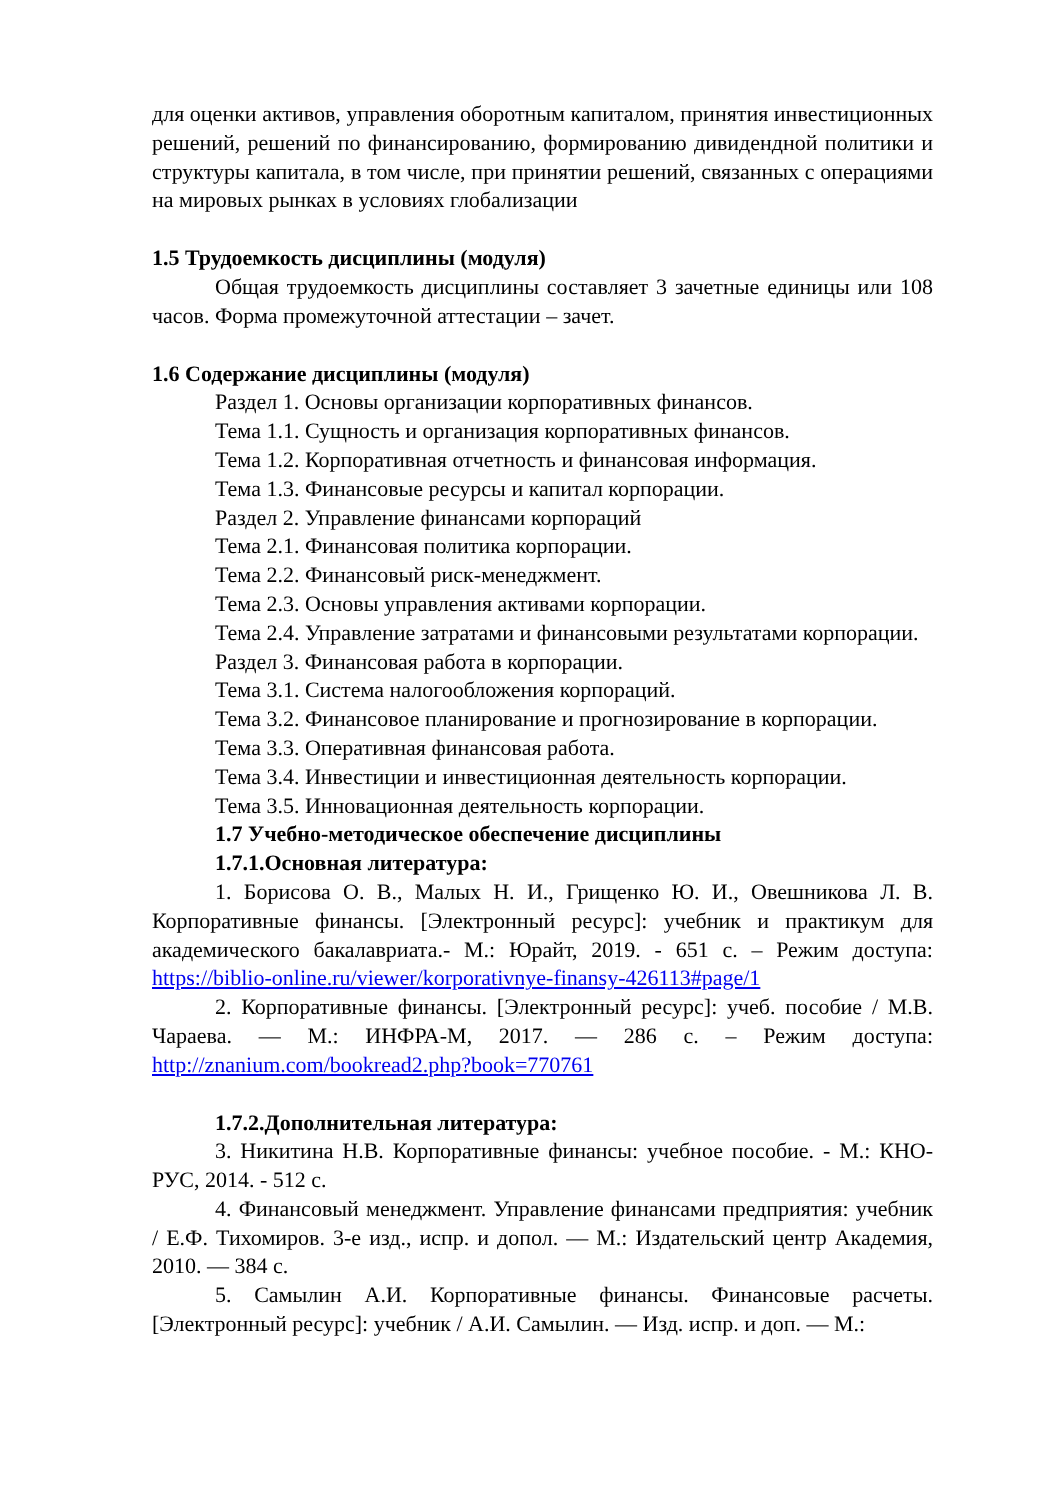для оценки активов, управления оборотным капиталом, принятия инвестиционных решений, решений по финансированию, формированию дивидендной политики и структуры капитала, в том числе, при принятии решений, связанных с операциями на мировых рынках в условиях глобализации
1.5 Трудоемкость дисциплины (модуля)
Общая трудоемкость дисциплины составляет 3 зачетные единицы или 108 часов. Форма промежуточной аттестации – зачет.
1.6 Содержание дисциплины (модуля)
Раздел 1. Основы организации корпоративных финансов.
Тема 1.1. Сущность и организация корпоративных финансов.
Тема 1.2. Корпоративная отчетность и финансовая информация.
Тема 1.3. Финансовые ресурсы и капитал корпорации.
Раздел 2. Управление финансами корпораций
Тема 2.1. Финансовая политика корпорации.
Тема 2.2. Финансовый риск-менеджмент.
Тема 2.3. Основы управления активами корпорации.
Тема 2.4. Управление затратами и финансовыми результатами корпорации.
Раздел 3. Финансовая работа в корпорации.
Тема 3.1. Система налогообложения корпораций.
Тема 3.2. Финансовое планирование и прогнозирование в корпорации.
Тема 3.3. Оперативная финансовая работа.
Тема 3.4. Инвестиции и инвестиционная деятельность корпорации.
Тема 3.5. Инновационная деятельность корпорации.
1.7 Учебно-методическое обеспечение дисциплины
1.7.1.Основная литература:
1. Борисова О. В., Малых Н. И., Грищенко Ю. И., Овешникова Л. В. Корпоративные финансы. [Электронный ресурс]: учебник и практикум для академического бакалавриата.- М.: Юрайт, 2019. - 651 с. – Режим доступа: https://biblio-online.ru/viewer/korporativnye-finansy-426113#page/1
2. Корпоративные финансы. [Электронный ресурс]: учеб. пособие / М.В. Чараева. — М.: ИНФРА-М, 2017. — 286 с. – Режим доступа: http://znanium.com/bookread2.php?book=770761
1.7.2.Дополнительная литература:
3. Никитина Н.В. Корпоративные финансы: учебное пособие. - М.: КНО-РУС, 2014. - 512 с.
4. Финансовый менеджмент. Управление финансами предприятия: учебник / Е.Ф. Тихомиров. 3-е изд., испр. и допол. — М.: Издательский центр Академия, 2010. — 384 с.
5. Самылин А.И. Корпоративные финансы. Финансовые расчеты. [Электронный ресурс]: учебник / А.И. Самылин. — Изд. испр. и доп. — М.: